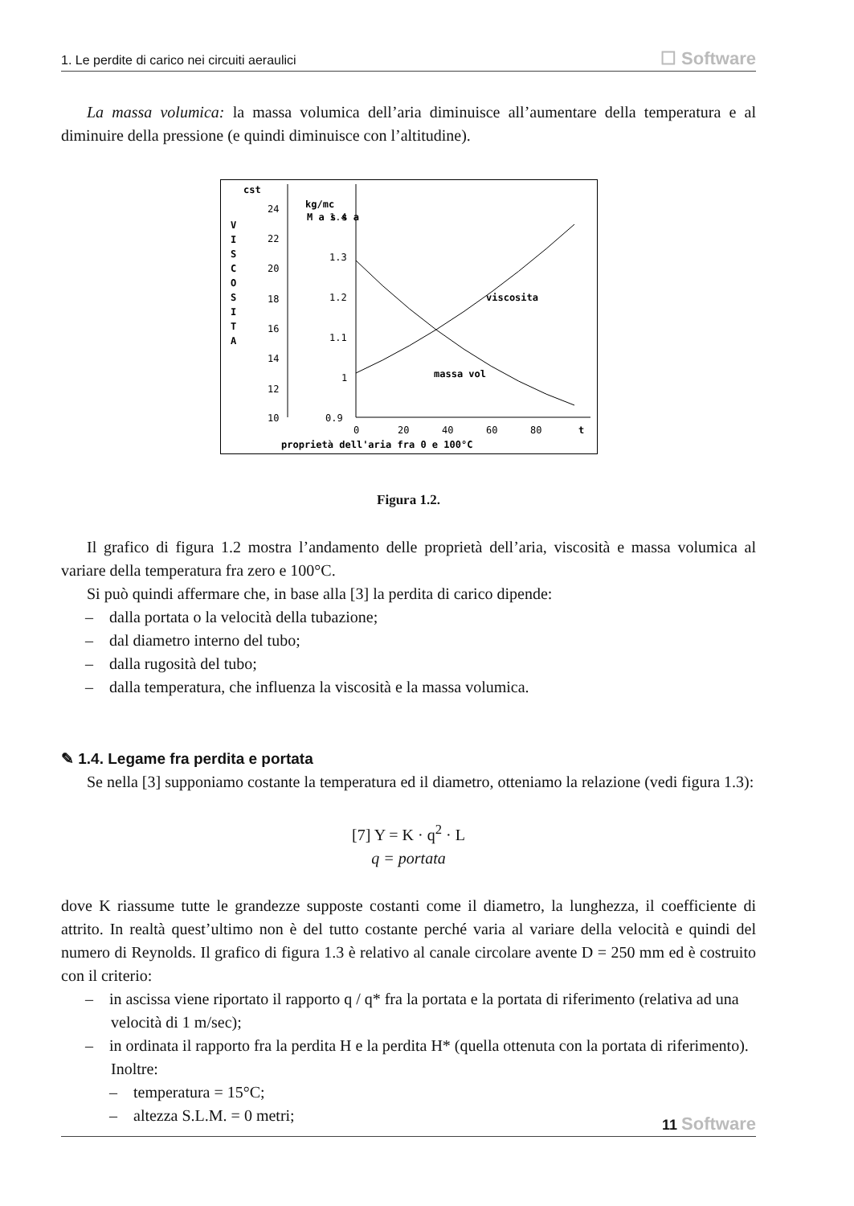1. Le perdite di carico nei circuiti aeraulici ☐ Software
La massa volumica: la massa volumica dell’aria diminuisce all’aumentare della temperatura e al diminuire della pressione (e quindi diminuisce con l’altitudine).
cst
kg/mc
V
I
S
C
O
S
I
T
A
24
22
20
18
16
14
12
10
M a s s a
1.4
1.3
1.2
1.1
1
0.9
viscosita
massa vol
0
20
40
60
80
t
proprietà dell'aria fra 0 e 100°C
Figura 1.2.
Il grafico di figura 1.2 mostra l’andamento delle proprietà dell’aria, viscosità e massa volumica al variare della temperatura fra zero e 100°C.
Si può quindi affermare che, in base alla [3] la perdita di carico dipende:
– dalla portata o la velocità della tubazione;
– dal diametro interno del tubo;
– dalla rugosità del tubo;
– dalla temperatura, che influenza la viscosità e la massa volumica.
✎ 1.4. Legame fra perdita e portata
Se nella [3] supponiamo costante la temperatura ed il diametro, otteniamo la relazione (vedi figura 1.3):
[7] Y = K · q<sup>2</sup> · L
q = portata
dove K riassume tutte le grandezze supposte costanti come il diametro, la lunghezza, il coefficiente di attrito. In realtà quest’ultimo non è del tutto costante perché varia al variare della velocità e quindi del numero di Reynolds. Il grafico di figura 1.3 è relativo al canale circolare avente D = 250 mm ed è costruito con il criterio:
– in ascissa viene riportato il rapporto q / q* fra la portata e la portata di riferimento (relativa ad una velocità di 1 m/sec);
– in ordinata il rapporto fra la perdita H e la perdita H* (quella ottenuta con la portata di riferimento). Inoltre:
– temperatura = 15°C;
– altezza S.L.M. = 0 metri;
11 Software